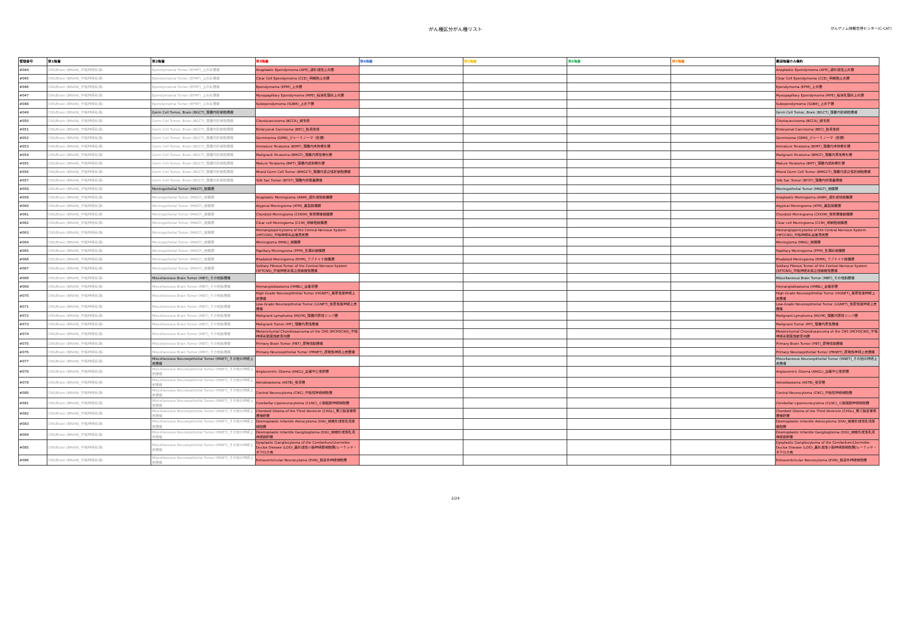がん種区分がん種リスト
がんゲノム情報管理センター(C-CAT)
| 管理番号 | 第1階層 | 第2階層 | 第3階層 | 第4階層 | 第5階層 | 第6階層 | 第7階層 | 最深階層のみ集約 |
| --- | --- | --- | --- | --- | --- | --- | --- | --- |
| #044 | CNS/Brain (BRAIN)_中枢神経系/脳 | Ependymomal Tumor (EPMT)_上衣系腫瘍 | Anaplastic Ependymoma (APE)_退形成性上衣腫 | | | | | Anaplastic Ependymoma (APE)_退形成性上衣腫 |
| #045 | CNS/Brain (BRAIN)_中枢神経系/脳 | Ependymomal Tumor (EPMT)_上衣系腫瘍 | Clear Cell Ependymoma (CCE)_明細胞上衣腫 | | | | | Clear Cell Ependymoma (CCE)_明細胞上衣腫 |
| #046 | CNS/Brain (BRAIN)_中枢神経系/脳 | Ependymomal Tumor (EPMT)_上衣系腫瘍 | Ependymoma (EPM)_上衣腫 | | | | | Ependymoma (EPM)_上衣腫 |
| #047 | CNS/Brain (BRAIN)_中枢神経系/脳 | Ependymomal Tumor (EPMT)_上衣系腫瘍 | Myxopapillary Ependymoma (MPE)_粘液乳頭状上衣腫 | | | | | Myxopapillary Ependymoma (MPE)_粘液乳頭状上衣腫 |
| #048 | CNS/Brain (BRAIN)_中枢神経系/脳 | Ependymomal Tumor (EPMT)_上衣系腫瘍 | Subependymoma (SUBE)_上衣下腫 | | | | | Subependymoma (SUBE)_上衣下腫 |
| #049 | CNS/Brain (BRAIN)_中枢神経系/脳 | Germ Cell Tumor, Brain (BGCT)_頭蓋内胚細胞腫瘍 | | | | | | Germ Cell Tumor, Brain (BGCT)_頭蓋内胚細胞腫瘍 |
| #050 | CNS/Brain (BRAIN)_中枢神経系/脳 | Germ Cell Tumor, Brain (BGCT)_頭蓋内胚細胞腫瘍 | Choriocarcinoma (BCCA)_絨毛癌 | | | | | Choriocarcinoma (BCCA)_絨毛癌 |
| #051 | CNS/Brain (BRAIN)_中枢神経系/脳 | Germ Cell Tumor, Brain (BGCT)_頭蓋内胚細胞腫瘍 | Embryonal Carcinoma (BEC)_胎児性癌 | | | | | Embryonal Carcinoma (BEC)_胎児性癌 |
| #052 | CNS/Brain (BRAIN)_中枢神経系/脳 | Germ Cell Tumor, Brain (BGCT)_頭蓋内胚細胞腫瘍 | Germinoma (GMN)_ジャーミノーマ（胚腫） | | | | | Germinoma (GMN)_ジャーミノーマ（胚腫） |
| #053 | CNS/Brain (BRAIN)_中枢神経系/脳 | Germ Cell Tumor, Brain (BGCT)_頭蓋内胚細胞腫瘍 | Immature Teratoma (BIMT)_頭蓋内未熟奇形腫 | | | | | Immature Teratoma (BIMT)_頭蓋内未熟奇形腫 |
| #054 | CNS/Brain (BRAIN)_中枢神経系/脳 | Germ Cell Tumor, Brain (BGCT)_頭蓋内胚細胞腫瘍 | Malignant Teratoma (BMGT)_頭蓋内悪性奇形腫 | | | | | Malignant Teratoma (BMGT)_頭蓋内悪性奇形腫 |
| #055 | CNS/Brain (BRAIN)_中枢神経系/脳 | Germ Cell Tumor, Brain (BGCT)_頭蓋内胚細胞腫瘍 | Mature Teratoma (BMT)_頭蓋内成熟奇形腫 | | | | | Mature Teratoma (BMT)_頭蓋内成熟奇形腫 |
| #056 | CNS/Brain (BRAIN)_中枢神経系/脳 | Germ Cell Tumor, Brain (BGCT)_頭蓋内胚細胞腫瘍 | Mixed Germ Cell Tumor (BMGCT)_頭蓋内混合性胚細胞腫瘍 | | | | | Mixed Germ Cell Tumor (BMGCT)_頭蓋内混合性胚細胞腫瘍 |
| #057 | CNS/Brain (BRAIN)_中枢神経系/脳 | Germ Cell Tumor, Brain (BGCT)_頭蓋内胚細胞腫瘍 | Yolk Sac Tumor (BYST)_頭蓋内卵黄嚢腫瘍 | | | | | Yolk Sac Tumor (BYST)_頭蓋内卵黄嚢腫瘍 |
| #058 | CNS/Brain (BRAIN)_中枢神経系/脳 | Meningothelial Tumor (MNGT)_髄膜腫 | | | | | | Meningothelial Tumor (MNGT)_髄膜腫 |
| #059 | CNS/Brain (BRAIN)_中枢神経系/脳 | Meningothelial Tumor (MNGT)_髄膜腫 | Anaplastic Meningioma (ANM)_退形成性髄膜腫 | | | | | Anaplastic Meningioma (ANM)_退形成性髄膜腫 |
| #060 | CNS/Brain (BRAIN)_中枢神経系/脳 | Meningothelial Tumor (MNGT)_髄膜腫 | Atypical Meningioma (ATM)_異型髄膜腫 | | | | | Atypical Meningioma (ATM)_異型髄膜腫 |
| #061 | CNS/Brain (BRAIN)_中枢神経系/脳 | Meningothelial Tumor (MNGT)_髄膜腫 | Chordoid Meningioma (CHOM)_脊索腫様髄膜腫 | | | | | Chordoid Meningioma (CHOM)_脊索腫様髄膜腫 |
| #062 | CNS/Brain (BRAIN)_中枢神経系/脳 | Meningothelial Tumor (MNGT)_髄膜腫 | Clear cell Meningioma (CCM)_明細胞髄膜腫 | | | | | Clear cell Meningioma (CCM)_明細胞髄膜腫 |
| #063 | CNS/Brain (BRAIN)_中枢神経系/脳 | Meningothelial Tumor (MNGT)_髄膜腫 | Hemangiopericytoma of the Central Nervous System (HPCCNS)_中枢神経系血管周皮腫 | | | | | Hemangiopericytoma of the Central Nervous System (HPCCNS)_中枢神経系血管周皮腫 |
| #064 | CNS/Brain (BRAIN)_中枢神経系/脳 | Meningothelial Tumor (MNGT)_髄膜腫 | Meningioma (MNG)_髄膜腫 | | | | | Meningioma (MNG)_髄膜腫 |
| #065 | CNS/Brain (BRAIN)_中枢神経系/脳 | Meningothelial Tumor (MNGT)_髄膜腫 | Papillary Meningioma (PPM)_乳頭状髄膜腫 | | | | | Papillary Meningioma (PPM)_乳頭状髄膜腫 |
| #066 | CNS/Brain (BRAIN)_中枢神経系/脳 | Meningothelial Tumor (MNGT)_髄膜腫 | Rhabdoid Meningioma (RHM)_ラブドイド髄膜腫 | | | | | Rhabdoid Meningioma (RHM)_ラブドイド髄膜腫 |
| #067 | CNS/Brain (BRAIN)_中枢神経系/脳 | Meningothelial Tumor (MNGT)_髄膜腫 | Solitary Fibrous Tumor of the Central Nervous System (SFTCNS)_中枢神経系孤立性線維性腫瘍 | | | | | Solitary Fibrous Tumor of the Central Nervous System (SFTCNS)_中枢神経系孤立性線維性腫瘍 |
| #068 | CNS/Brain (BRAIN)_中枢神経系/脳 | Miscellaneous Brain Tumor (MBT)_その他脳腫瘍 | | | | | | Miscellaneous Brain Tumor (MBT)_その他脳腫瘍 |
| #069 | CNS/Brain (BRAIN)_中枢神経系/脳 | Miscellaneous Brain Tumor (MBT)_その他脳腫瘍 | Hemangioblastoma (HMBL)_血管芽腫 | | | | | Hemangioblastoma (HMBL)_血管芽腫 |
| #070 | CNS/Brain (BRAIN)_中枢神経系/脳 | Miscellaneous Brain Tumor (MBT)_その他脳腫瘍 | High-Grade Neuroepithelial Tumor (HGNET)_高悪性度神経上皮腫瘍 | | | | | High-Grade Neuroepithelial Tumor (HGNET)_高悪性度神経上皮腫瘍 |
| #071 | CNS/Brain (BRAIN)_中枢神経系/脳 | Miscellaneous Brain Tumor (MBT)_その他脳腫瘍 | Low-Grade Neuroepithelial Tumor (LGNET)_低悪性度神経上皮腫瘍 | | | | | Low-Grade Neuroepithelial Tumor (LGNET)_低悪性度神経上皮腫瘍 |
| #072 | CNS/Brain (BRAIN)_中枢神経系/脳 | Miscellaneous Brain Tumor (MBT)_その他脳腫瘍 | Malignant Lymphoma (MLYM)_頭蓋内悪性リンパ腫 | | | | | Malignant Lymphoma (MLYM)_頭蓋内悪性リンパ腫 |
| #073 | CNS/Brain (BRAIN)_中枢神経系/脳 | Miscellaneous Brain Tumor (MBT)_その他脳腫瘍 | Malignant Tumor (MT)_頭蓋内悪性腫瘍 | | | | | Malignant Tumor (MT)_頭蓋内悪性腫瘍 |
| #074 | CNS/Brain (BRAIN)_中枢神経系/脳 | Miscellaneous Brain Tumor (MBT)_その他脳腫瘍 | Mesenchymal Chondrosarcoma of the CNS (MCHSCNS)_中枢神経系間葉性軟骨肉腫 | | | | | Mesenchymal Chondrosarcoma of the CNS (MCHSCNS)_中枢神経系間葉性軟骨肉腫 |
| #075 | CNS/Brain (BRAIN)_中枢神経系/脳 | Miscellaneous Brain Tumor (MBT)_その他脳腫瘍 | Primary Brain Tumor (PBT)_原発性脳腫瘍 | | | | | Primary Brain Tumor (PBT)_原発性脳腫瘍 |
| #076 | CNS/Brain (BRAIN)_中枢神経系/脳 | Miscellaneous Brain Tumor (MBT)_その他脳腫瘍 | Primary Neuroepithelial Tumor (PRNET)_原発性神経上皮腫瘍 | | | | | Primary Neuroepithelial Tumor (PRNET)_原発性神経上皮腫瘍 |
| #077 | CNS/Brain (BRAIN)_中枢神経系/脳 | Miscellaneous Neuroepithelial Tumor (MNET)_その他の神経上皮腫瘍 | | | | | | Miscellaneous Neuroepithelial Tumor (MNET)_その他の神経上皮腫瘍 |
| #078 | CNS/Brain (BRAIN)_中枢神経系/脳 | Miscellaneous Neuroepithelial Tumor (MNET)_その他の神経上皮腫瘍 | Angiocentric Glioma (ANGL)_血管中心性膠腫 | | | | | Angiocentric Glioma (ANGL)_血管中心性膠腫 |
| #079 | CNS/Brain (BRAIN)_中枢神経系/脳 | Miscellaneous Neuroepithelial Tumor (MNET)_その他の神経上皮腫瘍 | Astroblastoma (ASTB)_星芽腫 | | | | | Astroblastoma (ASTB)_星芽腫 |
| #080 | CNS/Brain (BRAIN)_中枢神経系/脳 | Miscellaneous Neuroepithelial Tumor (MNET)_その他の神経上皮腫瘍 | Central Neurocytoma (CNC)_中枢性神経細胞腫 | | | | | Central Neurocytoma (CNC)_中枢性神経細胞腫 |
| #081 | CNS/Brain (BRAIN)_中枢神経系/脳 | Miscellaneous Neuroepithelial Tumor (MNET)_その他の神経上皮腫瘍 | Cerebellar Liponeurocytoma (CLNC)_小脳脂肪神経細胞腫 | | | | | Cerebellar Liponeurocytoma (CLNC)_小脳脂肪神経細胞腫 |
| #082 | CNS/Brain (BRAIN)_中枢神経系/脳 | Miscellaneous Neuroepithelial Tumor (MNET)_その他の神経上皮腫瘍 | Chordoid Glioma of the Third Ventricle (CHGL)_第三脳室脊索腫様膠腫 | | | | | Chordoid Glioma of the Third Ventricle (CHGL)_第三脳室脊索腫様膠腫 |
| #083 | CNS/Brain (BRAIN)_中枢神経系/脳 | Miscellaneous Neuroepithelial Tumor (MNET)_その他の神経上皮腫瘍 | Desmoplastic Infantile Astrocytoma (DIA)_線維形成性乳児星細胞腫 | | | | | Desmoplastic Infantile Astrocytoma (DIA)_線維形成性乳児星細胞腫 |
| #084 | CNS/Brain (BRAIN)_中枢神経系/脳 | Miscellaneous Neuroepithelial Tumor (MNET)_その他の神経上皮腫瘍 | Desmoplastic Infantile Ganglioglioma (DIG)_線維形成性乳児神経節膠腫 | | | | | Desmoplastic Infantile Ganglioglioma (DIG)_線維形成性乳児神経節膠腫 |
| #085 | CNS/Brain (BRAIN)_中枢神経系/脳 | Miscellaneous Neuroepithelial Tumor (MNET)_その他の神経上皮腫瘍 | Dysplastic Gangliocytoma of the Cerebellum/Lhermitte-Duclos Disease (LDD)_異形成性小脳神経節細胞腫/レーミッテ・ダクロス病 | | | | | Dysplastic Gangliocytoma of the Cerebellum/Lhermitte-Duclos Disease (LDD)_異形成性小脳神経節細胞腫/レーミッテ・ダクロス病 |
| #086 | CNS/Brain (BRAIN)_中枢神経系/脳 | Miscellaneous Neuroepithelial Tumor (MNET)_その他の神経上皮腫瘍 | Extraventricular Neurocytoma (EVN)_脳室外神経細胞腫 | | | | | Extraventricular Neurocytoma (EVN)_脳室外神経細胞腫 |
2/24